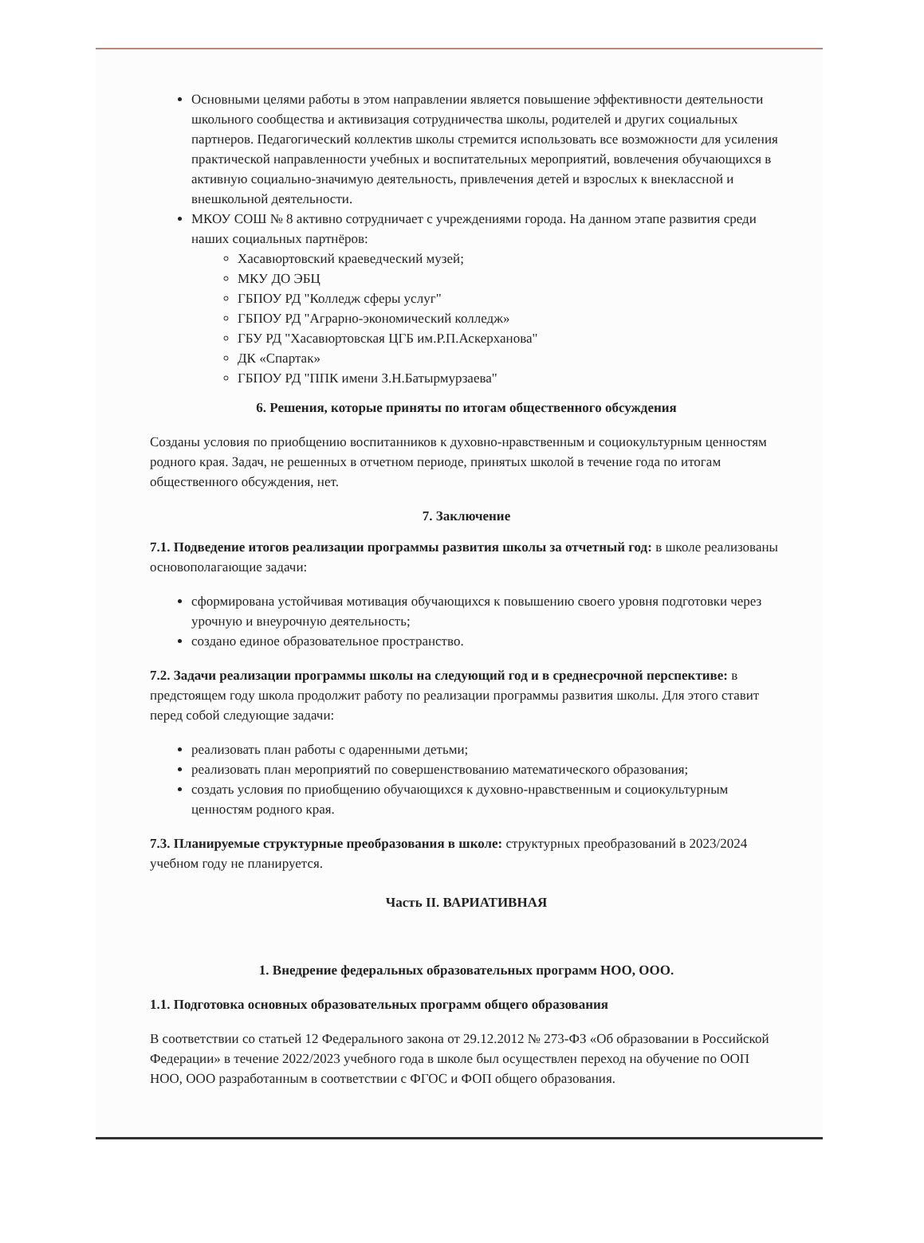Основными целями работы в этом направлении является повышение эффективности деятельности школьного сообщества и активизация сотрудничества школы, родителей и других социальных партнеров. Педагогический коллектив школы стремится использовать все возможности для усиления практической направленности учебных и воспитательных мероприятий, вовлечения обучающихся в активную социально-значимую деятельность, привлечения детей и взрослых к внеклассной и внешкольной деятельности.
МКОУ СОШ № 8 активно сотрудничает с учреждениями города. На данном этапе развития среди наших социальных партнёров:
Хасавюртовский краеведческий музей;
МКУ ДО ЭБЦ
ГБПОУ РД "Колледж сферы услуг"
ГБПОУ РД "Аграрно-экономический колледж»
ГБУ РД "Хасавюртовская ЦГБ им.Р.П.Аскерханова"
ДК «Спартак»
ГБПОУ РД "ППК имени З.Н.Батырмурзаева"
6. Решения, которые приняты по итогам общественного обсуждения
Созданы условия по приобщению воспитанников к духовно-нравственным и социокультурным ценностям родного края. Задач, не решенных в отчетном периоде, принятых школой в течение года по итогам общественного обсуждения, нет.
7. Заключение
7.1. Подведение итогов реализации программы развития школы за отчетный год: в школе реализованы основополагающие задачи:
сформирована устойчивая мотивация обучающихся к повышению своего уровня подготовки через урочную и внеурочную деятельность;
создано единое образовательное пространство.
7.2. Задачи реализации программы школы на следующий год и в среднесрочной перспективе: в предстоящем году школа продолжит работу по реализации программы развития школы. Для этого ставит перед собой следующие задачи:
реализовать план работы с одаренными детьми;
реализовать план мероприятий по совершенствованию математического образования;
создать условия по приобщению обучающихся к духовно-нравственным и социокультурным ценностям родного края.
7.3. Планируемые структурные преобразования в школе: структурных преобразований в 2023/2024 учебном году не планируется.
Часть II. ВАРИАТИВНАЯ
1. Внедрение федеральных образовательных программ НОО, ООО.
1.1. Подготовка основных образовательных программ общего образования
В соответствии со статьей 12 Федерального закона от 29.12.2012 № 273-ФЗ «Об образовании в Российской Федерации» в течение 2022/2023 учебного года в школе был осуществлен переход на обучение по ООП НОО, ООО разработанным в соответствии с ФГОС и ФОП общего образования.